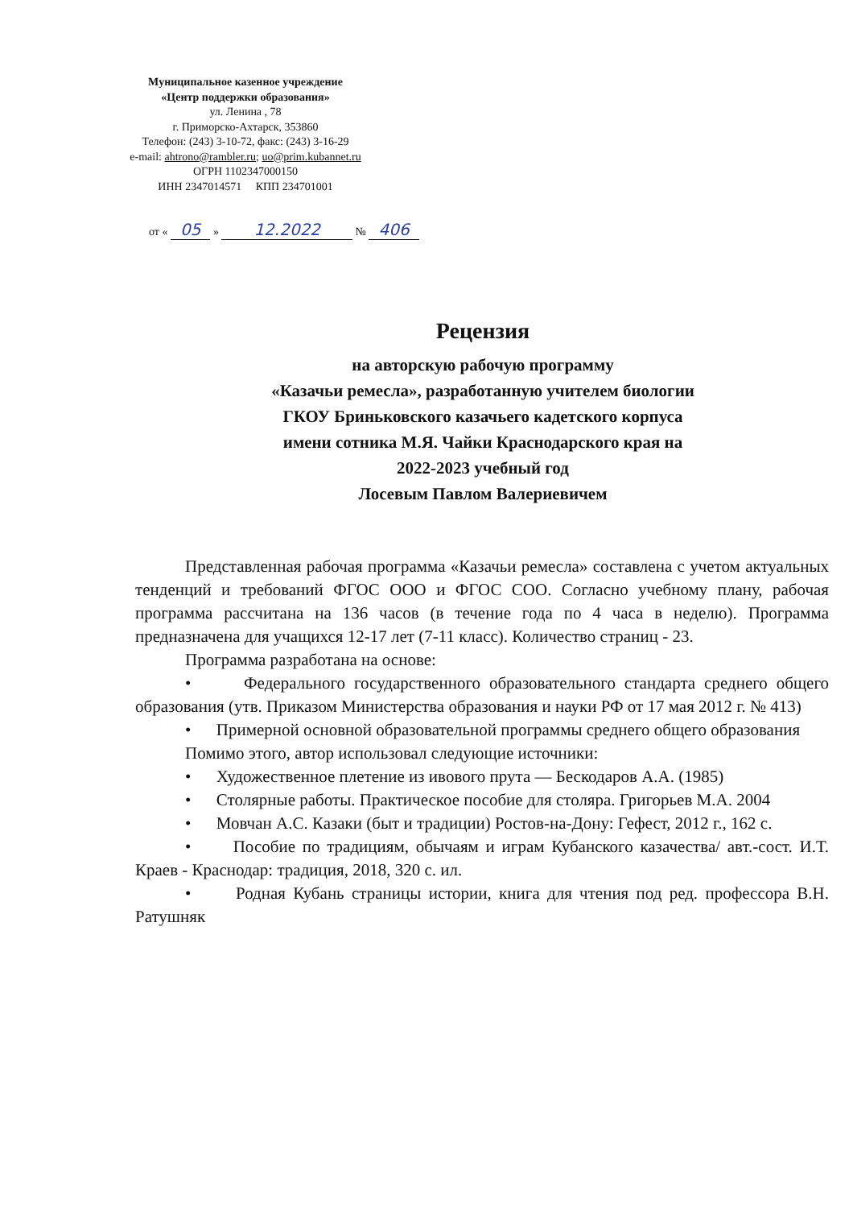Муниципальное казенное учреждение
«Центр поддержки образования»
ул. Ленина , 78
г. Приморско-Ахтарск, 353860
Телефон: (243) 3-10-72, факс: (243) 3-16-29
e-mail: ahtrono@rambler.ru; uo@prim.kubannet.ru
ОГРН 1102347000150
ИНН 2347014571 КПП 234701001
от « 05 » 12.2022 № 406
Рецензия
на авторскую рабочую программу
«Казачьи ремесла», разработанную учителем биологии
ГКОУ Бриньковского казачьего кадетского корпуса
имени сотника М.Я. Чайки Краснодарского края на
2022-2023 учебный год
Лосевым Павлом Валериевичем
Представленная рабочая программа «Казачьи ремесла» составлена с учетом актуальных тенденций и требований ФГОС ООО и ФГОС СОО. Согласно учебному плану, рабочая программа рассчитана на 136 часов (в течение года по 4 часа в неделю). Программа предназначена для учащихся 12-17 лет (7-11 класс). Количество страниц - 23.
Программа разработана на основе:
• Федерального государственного образовательного стандарта среднего общего образования (утв. Приказом Министерства образования и науки РФ от 17 мая 2012 г. № 413)
• Примерной основной образовательной программы среднего общего образования
Помимо этого, автор использовал следующие источники:
• Художественное плетение из ивового прута — Бескодаров А.А. (1985)
• Столярные работы. Практическое пособие для столяра. Григорьев М.А. 2004
• Мовчан А.С. Казаки (быт и традиции) Ростов-на-Дону: Гефест, 2012 г., 162 с.
• Пособие по традициям, обычаям и играм Кубанского казачества/ авт.-сост. И.Т. Краев - Краснодар: традиция, 2018, 320 с. ил.
• Родная Кубань страницы истории, книга для чтения под ред. профессора В.Н. Ратушняк